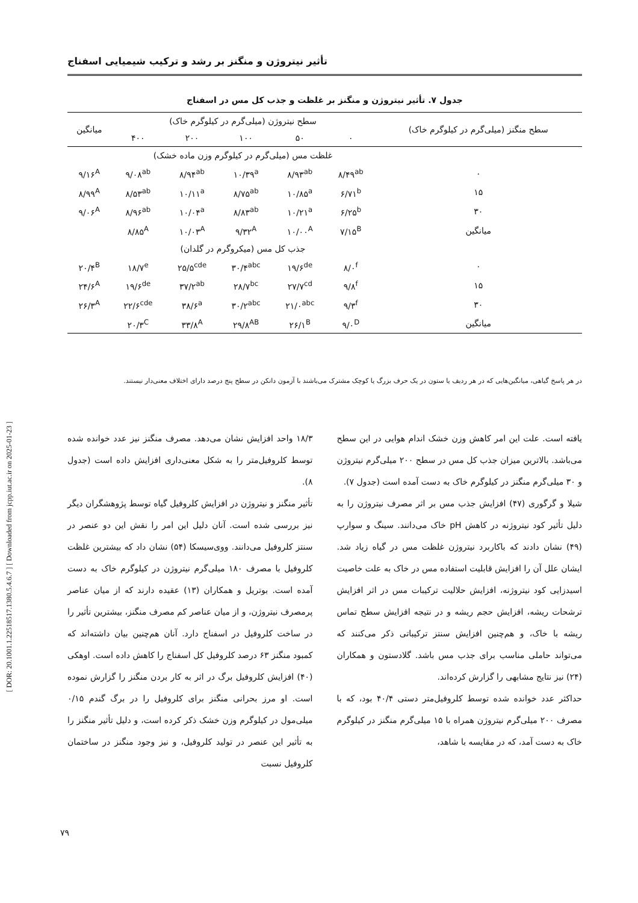[ DOR: 20.1001.1.22518517.1380.5.4.6.7 ] [ Downloaded from jcpp.iut.ac.ir on 2025-01-23 ]
تأثیر نیتروژن و منگنز بر رشد و ترکیب شیمیایی اسفناج
جدول ۷. تأثیر نیتروژن و منگنز بر غلظت و جذب کل مس در اسفناج
| سطح منگنز (میلی‌گرم در کیلوگرم خاک) | سطح نیتروژن (میلی‌گرم در کیلوگرم خاک) | | | | | میانگین |
| --- | --- | --- | --- | --- | --- | --- |
| | ۰ | ۵۰ | ۱۰۰ | ۲۰۰ | ۴۰۰ | |
| | غلظت مس (میلی‌گرم در کیلوگرم وزن ماده خشک) | | | | | |
| ۰ | ۸/۴۹<sup>ab</sup> | ۸/۹۳<sup>ab</sup> | ۱۰/۳۹<sup>a</sup> | ۸/۹۴<sup>ab</sup> | ۹/۰۸<sup>ab</sup> | ۹/۱۶<sup>A</sup> |
| ۱۵ | ۶/۷۱<sup>b</sup> | ۱۰/۸۵<sup>a</sup> | ۸/۷۵<sup>ab</sup> | ۱۰/۱۱<sup>a</sup> | ۸/۵۳<sup>ab</sup> | ۸/۹۹<sup>A</sup> |
| ۳۰ | ۶/۲۵<sup>b</sup> | ۱۰/۲۱<sup>a</sup> | ۸/۸۳<sup>ab</sup> | ۱۰/۰۴<sup>a</sup> | ۸/۹۶<sup>ab</sup> | ۹/۰۶<sup>A</sup> |
| میانگین | ۷/۱۵<sup>B</sup> | ۱۰/۰۰<sup>A</sup> | ۹/۳۲<sup>A</sup> | ۱۰/۰۳<sup>A</sup> | ۸/۸۵<sup>A</sup> | |
| | جذب کل مس (میکروگرم در گلدان) | | | | | |
| ۰ | ۸/۰<sup>f</sup> | ۱۹/۶<sup>de</sup> | ۳۰/۴<sup>abc</sup> | ۲۵/۵<sup>cde</sup> | ۱۸/۷<sup>e</sup> | ۲۰/۴<sup>B</sup> |
| ۱۵ | ۹/۸<sup>f</sup> | ۲۷/۷<sup>cd</sup> | ۲۸/۷<sup>bc</sup> | ۳۷/۲<sup>ab</sup> | ۱۹/۶<sup>de</sup> | ۲۴/۶<sup>A</sup> |
| ۳۰ | ۹/۳<sup>f</sup> | ۲۱/۰<sup>abc</sup> | ۳۰/۲<sup>abc</sup> | ۳۸/۶<sup>a</sup> | ۲۲/۶<sup>cde</sup> | ۲۶/۳<sup>A</sup> |
| میانگین | ۹/۰<sup>D</sup> | ۲۶/۱<sup>B</sup> | ۲۹/۸<sup>AB</sup> | ۳۳/۸<sup>A</sup> | ۲۰/۳<sup>C</sup> | |
در هر پاسخ گیاهی، میانگین‌هایی که در هر ردیف یا ستون در یک حرف بزرگ یا کوچک مشترک می‌باشند با آزمون دانکن در سطح پنج درصد دارای اختلاف معنی‌دار نیستند.
یافته است. علت این امر کاهش وزن خشک اندام هوایی در این سطح می‌باشد. بالاترین میزان جذب کل مس در سطح ۲۰۰ میلی‌گرم نیتروژن و ۳۰ میلی‌گرم منگنز در کیلوگرم خاک به دست آمده است (جدول ۷).
شیلا و گرگوری (۴۷) افزایش جذب مس بر اثر مصرف نیتروژن را به دلیل تأثیر کود نیتروژنه در کاهش pH خاک می‌دانند. سینگ و سوارپ (۴۹) نشان دادند که باکاربرد نیتروژن غلظت مس در گیاه زیاد شد. ایشان علل آن را افزایش قابلیت استفاده مس در خاک به علت خاصیت اسیدزایی کود نیتروژنه، افزایش حلالیت ترکیبات مس در اثر افزایش ترشحات ریشه، افزایش حجم ریشه و در نتیجه افزایش سطح تماس ریشه با خاک، و هم‌چنین افزایش سنتز ترکیباتی ذکر می‌کنند که می‌تواند حاملی مناسب برای جذب مس باشد. گلادستون و همکاران (۲۴) نیز نتایج مشابهی را گزارش کرده‌اند.
حداکثر عدد خوانده شده توسط کلروفیل‌متر دستی ۴۰/۴ بود، که با مصرف ۲۰۰ میلی‌گرم نیتروژن همراه با ۱۵ میلی‌گرم منگنز در کیلوگرم خاک به دست آمد، که در مقایسه با شاهد،
۱۸/۳ واحد افزایش نشان می‌دهد. مصرف منگنز نیز عدد خوانده شده توسط کلروفیل‌متر را به شکل معنی‌داری افزایش داده است (جدول ۸).
تأثیر منگنز و نیتروژن در افزایش کلروفیل گیاه توسط پژوهشگران دیگر نیز بررسی شده است. آنان دلیل این امر را نقش این دو عنصر در سنتز کلروفیل می‌دانند. ووی‌سیسکا (۵۴) نشان داد که بیشترین غلظت کلروفیل با مصرف ۱۸۰ میلی‌گرم نیتروژن در کیلوگرم خاک به دست آمده است. بوتریل و همکاران (۱۳) عقیده دارند که از میان عناصر پرمصرف نیتروژن، و از میان عناصر کم مصرف منگنز، بیشترین تأثیر را در ساخت کلروفیل در اسفناج دارد. آنان هم‌چنین بیان داشته‌اند که کمبود منگنز ۶۳ درصد کلروفیل کل اسفناج را کاهش داده است. اوهکی (۴۰) افزایش کلروفیل برگ در اثر به کار بردن منگنز را گزارش نموده است. او مرز بحرانی منگنز برای کلروفیل را در برگ گندم ۰/۱۵ میلی‌مول در کیلوگرم وزن خشک ذکر کرده است، و دلیل تأثیر منگنز را به تأثیر این عنصر در تولید کلروفیل، و نیز وجود منگنز در ساختمان کلروفیل نسبت
۷۹